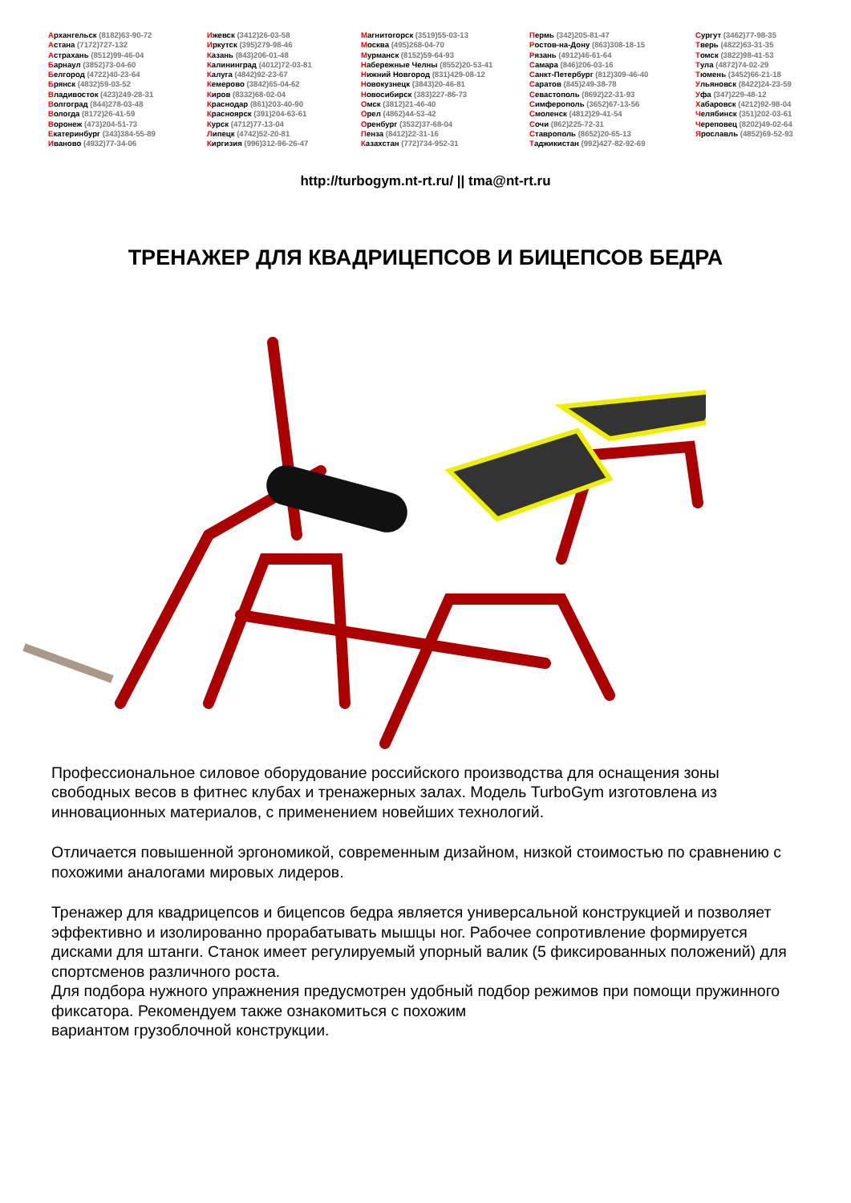Архангельск (8182)63-90-72
Астана (7172)727-132
Астрахань (8512)99-46-04
Барнаул (3852)73-04-60
Белгород (4722)40-23-64
Брянск (4832)59-03-52
Владивосток (423)249-28-31
Волгоград (844)278-03-48
Вологда (8172)26-41-59
Воронеж (473)204-51-73
Екатеринбург (343)384-55-89
Иваново (4932)77-34-06
Ижевск (3412)26-03-58
Иркутск (395)279-98-46
Казань (843)206-01-48
Калининград (4012)72-03-81
Калуга (4842)92-23-67
Кемерово (3842)65-04-62
Киров (8332)68-02-04
Краснодар (861)203-40-90
Красноярск (391)204-63-61
Курск (4712)77-13-04
Липецк (4742)52-20-81
Киргизия (996)312-96-26-47
Магнитогорск (3519)55-03-13
Москва (495)268-04-70
Мурманск (8152)59-64-93
Набережные Челны (8552)20-53-41
Нижний Новгород (831)429-08-12
Новокузнецк (3843)20-46-81
Новосибирск (383)227-86-73
Омск (3812)21-46-40
Орел (4862)44-53-42
Оренбург (3532)37-68-04
Пенза (8412)22-31-16
Казахстан (772)734-952-31
Пермь (342)205-81-47
Ростов-на-Дону (863)308-18-15
Рязань (4912)46-61-64
Самара (846)206-03-16
Санкт-Петербург (812)309-46-40
Саратов (845)249-38-78
Севастополь (8692)22-31-93
Симферополь (3652)67-13-56
Смоленск (4812)29-41-54
Сочи (862)225-72-31
Ставрополь (8652)20-65-13
Таджикистан (992)427-82-92-69
Сургут (3462)77-98-35
Тверь (4822)63-31-35
Томск (3822)98-41-53
Тула (4872)74-02-29
Тюмень (3452)66-21-18
Ульяновск (8422)24-23-59
Уфа (347)229-48-12
Хабаровск (4212)92-98-04
Челябинск (351)202-03-61
Череповец (8202)49-02-64
Ярославль (4852)69-52-93
http://turbogym.nt-rt.ru/ || tma@nt-rt.ru
ТРЕНАЖЕР ДЛЯ КВАДРИЦЕПСОВ И БИЦЕПСОВ БЕДРА
Профессиональное силовое оборудование российского производства для оснащения зоны свободных весов в фитнес клубах и тренажерных залах. Модель TurboGym изготовлена из инновационных материалов, с применением новейших технологий.
Отличается повышенной эргономикой, современным дизайном, низкой стоимостью по сравнению с похожими аналогами мировых лидеров.
Тренажер для квадрицепсов и бицепсов бедра является универсальной конструкцией и позволяет эффективно и изолированно прорабатывать мышцы ног. Рабочее сопротивление формируется дисками для штанги. Станок имеет регулируемый упорный валик (5 фиксированных положений) для спортсменов различного роста.
Для подбора нужного упражнения предусмотрен удобный подбор режимов при помощи пружинного фиксатора. Рекомендуем также ознакомиться с похожим
вариантом грузоблочной конструкции.